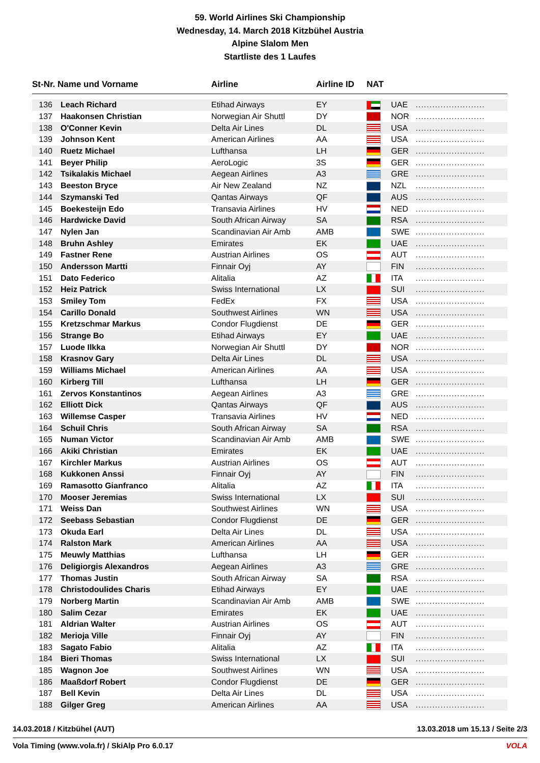59. World Airlines Ski Championship
Wednesday, 14. March 2018 Kitzbühel Austria
Alpine Slalom Men
Startliste des 1 Laufes
| St-Nr. Name und Vorname | | Airline | Airline ID | NAT | | |
| --- | --- | --- | --- | --- | --- | --- |
| 136 | Leach Richard | Etihad Airways | EY | | UAE | ......................... |
| 137 | Haakonsen Christian | Norwegian Air Shuttl | DY | | NOR | ......................... |
| 138 | O'Conner Kevin | Delta Air Lines | DL | | USA | ......................... |
| 139 | Johnson Kent | American Airlines | AA | | USA | ......................... |
| 140 | Ruetz Michael | Lufthansa | LH | | GER | ......................... |
| 141 | Beyer Philip | AeroLogic | 3S | | GER | ......................... |
| 142 | Tsikalakis Michael | Aegean Airlines | A3 | | GRE | ......................... |
| 143 | Beeston Bryce | Air New Zealand | NZ | | NZL | ......................... |
| 144 | Szymanski Ted | Qantas Airways | QF | | AUS | ......................... |
| 145 | Boekesteijn Edo | Transavia Airlines | HV | | NED | ......................... |
| 146 | Hardwicke David | South African Airway | SA | | RSA | ......................... |
| 147 | Nylen Jan | Scandinavian Air Amb | AMB | | SWE | ......................... |
| 148 | Bruhn Ashley | Emirates | EK | | UAE | ......................... |
| 149 | Fastner Rene | Austrian Airlines | OS | | AUT | ......................... |
| 150 | Andersson Martti | Finnair Oyj | AY | | FIN | ......................... |
| 151 | Dato Federico | Alitalia | AZ | | ITA | ......................... |
| 152 | Heiz Patrick | Swiss International | LX | | SUI | ......................... |
| 153 | Smiley Tom | FedEx | FX | | USA | ......................... |
| 154 | Carillo Donald | Southwest Airlines | WN | | USA | ......................... |
| 155 | Kretzschmar Markus | Condor Flugdienst | DE | | GER | ......................... |
| 156 | Strange Bo | Etihad Airways | EY | | UAE | ......................... |
| 157 | Luode Ilkka | Norwegian Air Shuttl | DY | | NOR | ......................... |
| 158 | Krasnov Gary | Delta Air Lines | DL | | USA | ......................... |
| 159 | Williams Michael | American Airlines | AA | | USA | ......................... |
| 160 | Kirberg Till | Lufthansa | LH | | GER | ......................... |
| 161 | Zervos Konstantinos | Aegean Airlines | A3 | | GRE | ......................... |
| 162 | Elliott Dick | Qantas Airways | QF | | AUS | ......................... |
| 163 | Willemse Casper | Transavia Airlines | HV | | NED | ......................... |
| 164 | Schuil Chris | South African Airway | SA | | RSA | ......................... |
| 165 | Numan Victor | Scandinavian Air Amb | AMB | | SWE | ......................... |
| 166 | Akiki Christian | Emirates | EK | | UAE | ......................... |
| 167 | Kirchler Markus | Austrian Airlines | OS | | AUT | ......................... |
| 168 | Kukkonen Anssi | Finnair Oyj | AY | | FIN | ......................... |
| 169 | Ramasotto Gianfranco | Alitalia | AZ | | ITA | ......................... |
| 170 | Mooser Jeremias | Swiss International | LX | | SUI | ......................... |
| 171 | Weiss Dan | Southwest Airlines | WN | | USA | ......................... |
| 172 | Seebass Sebastian | Condor Flugdienst | DE | | GER | ......................... |
| 173 | Okuda Earl | Delta Air Lines | DL | | USA | ......................... |
| 174 | Ralston Mark | American Airlines | AA | | USA | ......................... |
| 175 | Meuwly Matthias | Lufthansa | LH | | GER | ......................... |
| 176 | Deligiorgis Alexandros | Aegean Airlines | A3 | | GRE | ......................... |
| 177 | Thomas Justin | South African Airway | SA | | RSA | ......................... |
| 178 | Christodoulides Charis | Etihad Airways | EY | | UAE | ......................... |
| 179 | Norberg Martin | Scandinavian Air Amb | AMB | | SWE | ......................... |
| 180 | Salim Cezar | Emirates | EK | | UAE | ......................... |
| 181 | Aldrian Walter | Austrian Airlines | OS | | AUT | ......................... |
| 182 | Merioja Ville | Finnair Oyj | AY | | FIN | ......................... |
| 183 | Sagato Fabio | Alitalia | AZ | | ITA | ......................... |
| 184 | Bieri Thomas | Swiss International | LX | | SUI | ......................... |
| 185 | Wagnon Joe | Southwest Airlines | WN | | USA | ......................... |
| 186 | Maaßdorf Robert | Condor Flugdienst | DE | | GER | ......................... |
| 187 | Bell Kevin | Delta Air Lines | DL | | USA | ......................... |
| 188 | Gilger Greg | American Airlines | AA | | USA | ......................... |
13.03.2018 um 15.13 / Seite 2/3 14.03.2018 / Kitzbühel (AUT)
VOLA Vola Timing (www.vola.fr) / SkiAlp Pro 6.0.17